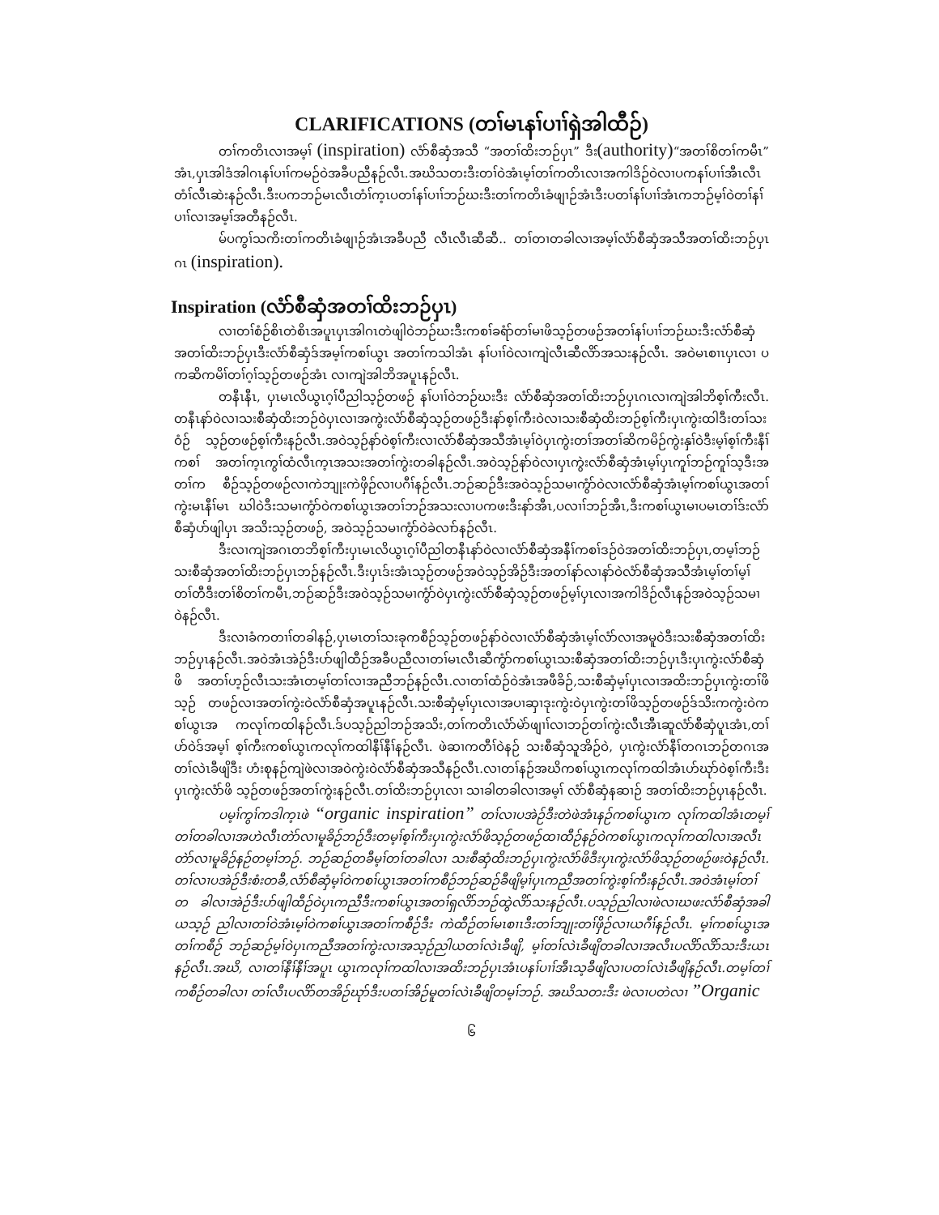CLARIFICATIONS (တၢ်မၤနၢ်ပၢၢ်ရှဲအါထီဉ်)
တၢ်ကတိၤလၢအမ့ၢ် (inspiration) လံာ်စီဆှံအသီ “အတၢ်ထိးဘဉ်ပှၤ” ဒီး(authority)“အတၢ်စိတၢ်ကမီၤ” အံၤ,ပှၤအါဒံအါဂၤနၢ်ပၢၢ်ကမဉ်ဝဲအခီပညီနဉ်လီၤ.အဃိသတးဒီးတၢ်ဝဲအံၤမ့ၢ်တၢ်ကတိၤလၢအကါဒိဉ်ဝဲလၢပကနၢ်ပၢၢ်အီၤလီၤ တံၢ်လီၤဆဲးနဉ်လီၤ.ဒီးပကဘဉ်မၤလီၤတံၢ်က့ၤပတၢ်နၢ်ပၢၢ်ဘဉ်ဃးဒီးတၢ်ကတိၤခံဖျၢဉ်အံၤဒီးပတၢ်နၢ်ပၢၢ်အံၤကဘဉ်မ့ၢ်ဝဲတၢ်နၢ်ပၢၢ်လၢအမ့ၢ်အတီနဉ်လီၤ.
မ်ပကွၢ်သကိးတၢ်ကတိၤခံဖျၢဉ်အံၤအခီပညီ လီၤလီၤဆီဆီ.. တၢ်တၢတခါလၢအမ့ၢ်လံာ်စီဆှံအသီအတၢ်ထိးဘဉ်ပှၤဂၤ (inspiration).
Inspiration (လံာ်စီဆှံအတၢ်ထိးဘဉ်ပှၤ)
လၢတၢ်စံဉ်စိၤတဲစိၤအပူၤပှၤအါဂၤတဲဖျါဝဲဘဉ်ဃးဒီးကစၢ်ခရံာ်တၢ်မၢဖိသ့ဉ်တဖဉ်အတၢ်နၢ်ပၢၢ်ဘဉ်ဃးဒီးလံာ်စီဆှံ အတၢ်ထိးဘဉ်ပှၤဒီးလံာ်စီဆှံဒ်အမ့ၢ်ကစၢ်ယွၤ အတၢ်ကသါအံၤ နၢ်ပၢၢ်ဝဲလၢကျဲလီၤဆီလိာ်အသးနဉ်လီၤ. အဝဲမၤစၢၤပှၤလၢ ပကဆိကမိၢ်တၢ်ဂ့ၢ်သ့ဉ်တဖဉ်အံၤ လၢကျဲအါဘိအပူၤနဉ်လီၤ.
တနီၤနီၤ, ပှၤမၤလိယွၤဂ့ၢ်ပီညါသ့ဉ်တဖဉ် နၢ်ပၢၢ်ဝဲဘဉ်ဃးဒီး လံာ်စီဆှံအတၢ်ထိးဘဉ်ပှၤဂၤလၢကျဲအါဘိစ့ၢ်ကီးလီၤ. တနီၤနာ်ဝဲလၢသးစီဆှံထိးဘဉ်ဝဲပှၤလၢအကွဲးလံာ်စီဆှံသ့ဉ်တဖဉ်ဒီးနာ်စ့ၢ်ကီးဝဲလၢသးစီဆှံထိးဘဉ်စ့ၢ်ကီးပှၤကွဲးထါဒီးတၢ်သးဝံဉ် သ့ဉ်တဖဉ်စ့ၢ်ကီးနဉ်လီၤ.အဝဲသ့ဉ်နာ်ဝဲစ့ၢ်ကီးလၢလံာ်စီဆှံအသီအံၤမ့ၢ်ဝဲပှၤကွဲးတၢ်အတၢ်ဆိကမိဉ်ကွဲးနှၢ်ဝဲဒီးမ့ၢ်စ့ၢ်ကီးနီၢ်ကစၢ် အတၢ်က့ၤကွၢ်ထံလီၤက့ၤအသးအတၢ်ကွဲးတခါနဉ်လီၤ.အဝဲသ့ဉ်နာ်ဝဲလၢပှၤကွဲးလံာ်စီဆှံအံၤမ့ၢ်ပှၤကူၢ်ဘဉ်ကူၢ်သ့ဒီးအတၢ်က စီဉ်သ့ဉ်တဖဉ်လၢကဲဘျုးကဲဖှိဉ်လၢပဂီၢ်နဉ်လီၤ.ဘဉ်ဆဉ်ဒီးအဝဲသ့ဉ်သမၢကွံာ်ဝဲလၢလံာ်စီဆှံအံၤမ့ၢ်ကစၢ်ယွၤအတၢ်ကွဲးမၤနီၢ်မၤ ဃါဝဲဒီးသမၢကွံာ်ဝဲကစၢ်ယွၤအတၢ်ဘဉ်အသးလၢပကဖးဒီးနာ်အီၤ,ပလၢၢ်ဘဉ်အီၤ,ဒီးကစၢ်ယွၤမၢပမၤတၢ်ဒ်းလံာ်စီဆှံပာ်ဖျါပှၤ အသိးသ့ဉ်တဖဉ်, အဝဲသ့ဉ်သမၢကွံာ်ဝဲခဲလၢာ်နဉ်လီၤ.
ဒီးလၢကျဲအဂၤတဘိစ့ၢ်ကီးပှၤမၤလိယွၤဂ့ၢ်ပီညါတနီၤနာ်ဝဲလၢလံာ်စီဆှံအနီၢ်ကစၢ်ဒဉ်ဝဲအတၢ်ထိးဘဉ်ပှၤ,တမ့ၢ်ဘဉ် သးစီဆှံအတၢ်ထိးဘဉ်ပှၤဘဉ်နဉ်လီၤ.ဒီးပှၤဒ်းအံၤသ့ဉ်တဖဉ်အဝဲသ့ဉ်အိဉ်ဒီးအတၢ်နာ်လၢနာ်ဝဲလံာ်စီဆှံအသီအံၤမ့ၢ်တၢ်မ့ၢ် တၢ်တီဒီးတၢ်စိတၢ်ကမီၤ,ဘဉ်ဆဉ်ဒီးအဝဲသ့ဉ်သမၢကွံာ်ဝဲပှၤကွဲးလံာ်စီဆှံသ့ဉ်တဖဉ်မ့ၢ်ပှၤလၢအကါဒိဉ်လီၤနဉ်အဝဲသ့ဉ်သမၢ ဝဲနဉ်လီၤ.
ဒီးလၢခံကတၢၢ်တခါနဉ်,ပှၤမၤတၢ်သးခုကစီဉ်သ့ဉ်တဖဉ်နာ်ဝဲလၢလံာ်စီဆှံအံၤမ့ၢ်လံာ်လၢအမူဝဲဒီးသးစီဆှံအတၢ်ထိး ဘဉ်ပှၤနဉ်လီၤ.အဝဲအံၤအဲဉ်ဒီးပာ်ဖျါထီဉ်အခီပညီလၢတၢ်မၤလီၤဆီကွံာ်ကစၢ်ယွၤသးစီဆှံအတၢ်ထိးဘဉ်ပှၤဒီးပှၤကွဲးလံာ်စီဆှံဖိ အတၢ်ဟ့ဉ်လီၤသးအံၤတမ့ၢ်တၢ်လၢအညီဘဉ်နဉ်လီၤ.လၢတၢ်ထံဉ်ဝဲအံၤအဖီခိဉ်,သးစီဆှံမ့ၢ်ပှၤလၢအထိးဘဉ်ပှၤကွဲးတၢ်ဖိသ့ဉ် တဖဉ်လၢအတၢ်ကွဲးဝဲလံာ်စီဆှံအပူၤနဉ်လီၤ.သးစီဆှံမ့ၢ်ပှၤလၢအပၢဆှၢဒုးကွဲးဝဲပှၤကွဲးတၢ်ဖိသ့ဉ်တဖဉ်ဒ်သိးကကွဲးဝဲကစၢ်ယွၤအ ကလုၢ်ကထါနဉ်လီၤ.ဒ်ပသ့ဉ်ညါဘဉ်အသိး,တၢ်ကတိၤလံာ်မဲာ်ဖျၢၢ်လၢဘဉ်တၢ်ကွဲးလီၤအီၤဆူလံာ်စီဆှံပူၤအံၤ,တၢ်ဟ်ဝဲဒ်အမ့ၢ် စ့ၢ်ကီးကစၢ်ယွၤကလုၢ်ကထါနီၢ်နီၢ်နဉ်လီၤ. ဖဲဆၢကတီၢ်ဝဲနဉ် သးစီဆှံသူအိဉ်ဝဲ, ပှၤကွဲးလံာ်နီၢ်တဂၤဘဉ်တဂၤအတၢ်လဲၤခီဖျိဒီး ဟံးစုနဉ်ကျဲဖဲလၢအဝဲကွဲးဝဲလံာ်စီဆှံအသီနဉ်လီၤ.လၢတၢ်နဉ်အဃိကစၢ်ယွၤကလုၢ်ကထါအံၤဟ်ဃုာ်ဝဲစ့ၢ်ကီးဒီးပှၤကွဲးလံာ်ဖိ သ့ဉ်တဖဉ်အတၢ်ကွဲးနဉ်လီၤ.တၢ်ထိးဘဉ်ပှၤလၢ သၢခါတခါလၢအမ့ၢ် လံာ်စီဆှံနဆၢဉ် အတၢ်ထိးဘဉ်ပှၤနဉ်လီၤ.
ပမ့ၢ်ကွၢ်ကဒါက့ၤဖဲ “organic inspiration” တၢ်လၢပအဲဉ်ဒီးတဲဖဲအံၤနဉ်ကစၢ်ယွၤက လုၢ်ကထါအံၤတမ့ၢ် တၢ်တခါလၢအဟဲလီၤတဲာ်လၢမူခိဉ်ဘဉ်ဒီးတမ့ၢ်စ့ၢ်ကီးပှၤကွဲးလံာ်ဖိသ့ဉ်တဖဉ်ထၢထီဉ်နဉ်ဝဲကစၢ်ယွၤကလုၢ်ကထါလၢအလီၤ တဲာ်လၢမူခိဉ်နဉ်တမ့ၢ်ဘဉ်. ဘဉ်ဆဉ်တခီမ့ၢ်တၢ်တခါလၢ သးစီဆှံထိးဘဉ်ပှၤကွဲးလံာ်ဖိဒီးပှၤကွဲးလံာ်ဖိသ့ဉ်တဖဉ်ဖးဝဲနဉ်လီၤ. တၢ်လၢပအဲဉ်ဒီးစံးတခီ,လံာ်စီဆှံမ့ၢ်ဝဲကစၢ်ယွၤအတၢ်ကစီဉ်ဘဉ်ဆဉ်ခီဖျိမ့ၢ်ပှၤကညီအတၢ်ကွဲးစ့ၢ်ကီးနဉ်လီၤ.အဝဲအံၤမ့ၢ်တၢ်တ ခါလၢအဲဉ်ဒီးပာ်ဖျါထီဉ်ဝဲပှၤကညီဒီးကစၢ်ယွၤအတၢ်ရှလိာ်ဘဉ်ထွဲလိာ်သးနဉ်လီၤ.ပသ့ဉ်ညါလၢဖဲလၢဃဖးလံာ်စီဆှံအခါယသ့ဉ် ညါလၢတၢ်ဝဲအံၤမ့ၢ်ဝဲကစၢ်ယွၤအတၢ်ကစီဉ်ဒီး ကဲထီဉ်တၢ်မၤစၢၤဒီးတၢ်ဘျုးတၢ်ဖှိဉ်လၢယဂီၢ်နဉ်လီၤ. မ့ၢ်ကစၢ်ယွၤအတၢ်ကစီဉ် ဘဉ်ဆဉ်မ့ၢ်ဝဲပှၤကညီအတၢ်ကွဲးလၢအသ့ဉ်ညါယတၢ်လဲၤခီဖျိ, မ့ၢ်တၢ်လဲၤခီဖျိတခါလၢအလီၤပလိာ်လိာ်သးဒီးယၤနဉ်လီၤ.အဃိ, လၢတၢ်နီၢ်နီၢ်အပူၤ ယွၤကလုၢ်ကထါလၢအထိးဘဉ်ပှၤအံၤပနၢ်ပၢၢ်အီၤသ့ခီဖျိလၢပတၢ်လဲၤခီဖျိနဉ်လီၤ.တမ့ၢ်တၢ်ကစီဉ်တခါလၢ တၢ်လီၤပလိာ်တအိဉ်ဃုာ်ဒီးပတၢ်အိဉ်မူတၢ်လဲၤခီဖျိတမ့ၢ်ဘဉ်. အဃိသတးဒီး ဖဲလၢပတဲလၢ ”Organic
၆